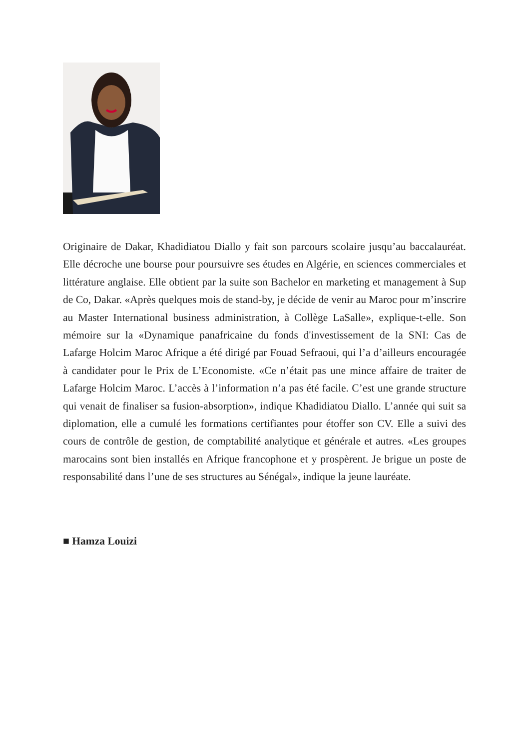Originaire de Dakar, Khadidiatou Diallo y fait son parcours scolaire jusqu’au baccalauréat. Elle décroche une bourse pour poursuivre ses études en Algérie, en sciences commerciales et littérature anglaise. Elle obtient par la suite son Bachelor en marketing et management à Sup de Co, Dakar. «Après quelques mois de stand-by, je décide de venir au Maroc pour m’inscrire au Master International business administration, à Collège LaSalle», explique-t-elle. Son mémoire sur la «Dynamique panafricaine du fonds d'investissement de la SNI: Cas de Lafarge Holcim Maroc Afrique a été dirigé par Fouad Sefraoui, qui l’a d’ailleurs encouragée à candidater pour le Prix de L’Economiste. «Ce n’était pas une mince affaire de traiter de Lafarge Holcim Maroc. L’accès à l’information n’a pas été facile. C’est une grande structure qui venait de finaliser sa fusion-absorption», indique Khadidiatou Diallo. L’année qui suit sa diplomation, elle a cumulé les formations certifiantes pour étoffer son CV. Elle a suivi des cours de contrôle de gestion, de comptabilité analytique et générale et autres. «Les groupes marocains sont bien installés en Afrique francophone et y prospèrent. Je brigue un poste de responsabilité dans l’une de ses structures au Sénégal», indique la jeune lauréate.
■ Hamza Louizi